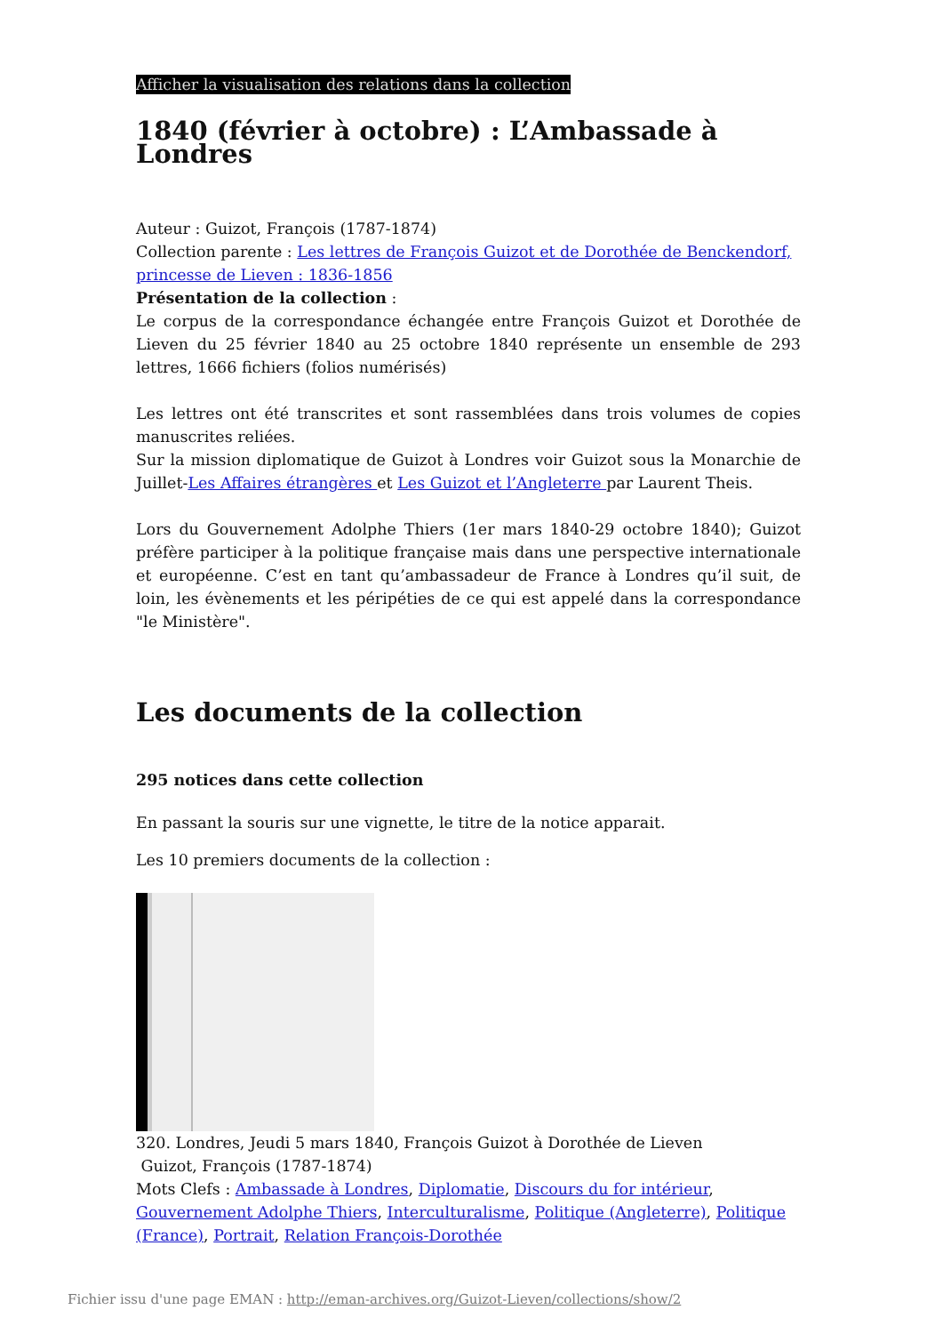Afficher la visualisation des relations dans la collection
1840 (février à octobre) : L’Ambassade à Londres
Auteur : Guizot, François (1787-1874)
Collection parente : Les lettres de François Guizot et de Dorothée de Benckendorf, princesse de Lieven : 1836-1856
Présentation de la collection :
Le corpus de la correspondance échangée entre François Guizot et Dorothée de Lieven du 25 février 1840 au 25 octobre 1840 représente un ensemble de 293 lettres, 1666 fichiers (folios numérisés)
Les lettres ont été transcrites et sont rassemblées dans trois volumes de copies manuscrites reliées.
Sur la mission diplomatique de Guizot à Londres voir Guizot sous la Monarchie de Juillet-Les Affaires étrangères et Les Guizot et l’Angleterre par Laurent Theis.
Lors du Gouvernement Adolphe Thiers (1er mars 1840-29 octobre 1840); Guizot préfère participer à la politique française mais dans une perspective internationale et européenne. C’est en tant qu’ambassadeur de France à Londres qu’il suit, de loin, les évènements et les péripéties de ce qui est appelé dans la correspondance "le Ministère".
Les documents de la collection
295 notices dans cette collection
En passant la souris sur une vignette, le titre de la notice apparait.
Les 10 premiers documents de la collection :
320. Londres, Jeudi 5 mars 1840, François Guizot à Dorothée de Lieven
Guizot, François (1787-1874)
Mots Clefs : Ambassade à Londres, Diplomatie, Discours du for intérieur, Gouvernement Adolphe Thiers, Interculturalisme, Politique (Angleterre), Politique (France), Portrait, Relation François-Dorothée
Fichier issu d'une page EMAN : http://eman-archives.org/Guizot-Lieven/collections/show/2